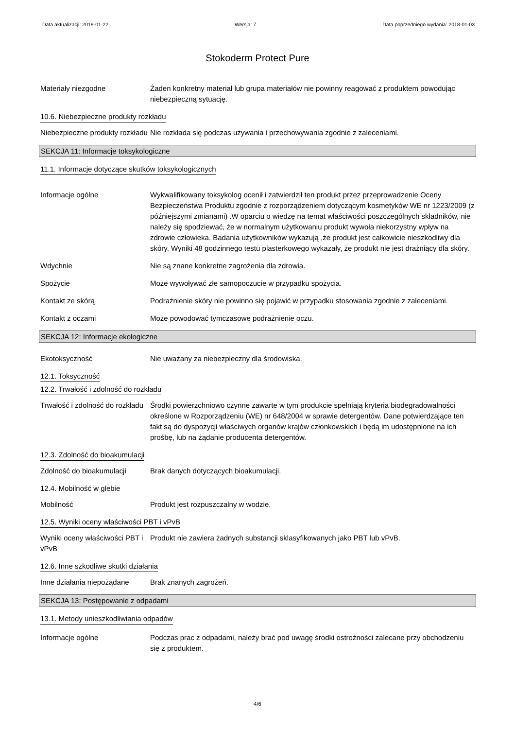Data aktualizacji: 2019-01-22 Wersja: 7 Data poprzedniego wydania: 2018-01-03
Stokoderm Protect Pure
Materiały niezgodne Żaden konkretny materiał lub grupa materiałów nie powinny reagować z produktem powodując niebezpieczną sytuację.
10.6. Niebezpieczne produkty rozkładu
Niebezpieczne produkty rozkładu
Nie rozkłada się podczas używania i przechowywania zgodnie z zaleceniami.
SEKCJA 11: Informacje toksykologiczne
11.1. Informacje dotyczące skutków toksykologicznych
Informacje ogólne Wykwalifikowany toksykolog ocenił i zatwierdził ten produkt przez przeprowadzenie Oceny Bezpieczeństwa Produktu zgodnie z rozporządzeniem dotyczącym kosmetyków WE nr 1223/2009 (z późniejszymi zmianami) .W oparciu o wiedzę na temat właściwości poszczególnych składników, nie należy się spodziewać, że w normalnym użytkowaniu produkt wywoła niekorzystny wpływ na zdrowie człowieka. Badania użytkowników wykazują ,że produkt jest całkowicie nieszkodliwy dla skóry. Wyniki 48 godzinnego testu plasterkowego wykazały, że produkt nie jest drażniący dla skóry.
Wdychnie Nie są znane konkretne zagrożenia dla zdrowia.
Spożycie Może wywoływać złe samopoczucie w przypadku spożycia.
Kontakt ze skórą Podrażnienie skóry nie powinno się pojawić w przypadku stosowania zgodnie z zaleceniami.
Kontakt z oczami Może powodować tymczasowe podrażnienie oczu.
SEKCJA 12: Informacje ekologiczne
Ekotoksyczność Nie uważany za niebezpieczny dla środowiska.
12.1. Toksyczność
12.2. Trwałość i zdolność do rozkładu
Trwałość i zdolność do rozkładu
Środki powierzchniowo czynne zawarte w tym produkcie spełniają kryteria biodegradowalności określone w Rozporządzeniu (WE) nr 648/2004 w sprawie detergentów. Dane potwierdzające ten fakt są do dyspozycji właściwych organów krajów członkowskich i będą im udostępnione na ich prośbę, lub na żądanie producenta detergentów.
12.3. Zdolność do bioakumulacji
Zdolność do bioakumulacji Brak danych dotyczących bioakumulacji.
12.4. Mobilność w glebie
Mobilność Produkt jest rozpuszczalny w wodzie.
12.5. Wyniki oceny właściwości PBT i vPvB
Wyniki oceny właściwości PBT i vPvB
Produkt nie zawiera żadnych substancji sklasyfikowanych jako PBT lub vPvB.
12.6. Inne szkodliwe skutki działania
Inne działania niepożądane
Brak znanych zagrożeń.
SEKCJA 13: Postępowanie z odpadami
13.1. Metody unieszkodliwiania odpadów
Informacje ogólne Podczas prac z odpadami, należy brać pod uwagę środki ostrożności zalecane przy obchodzeniu się z produktem.
4/6